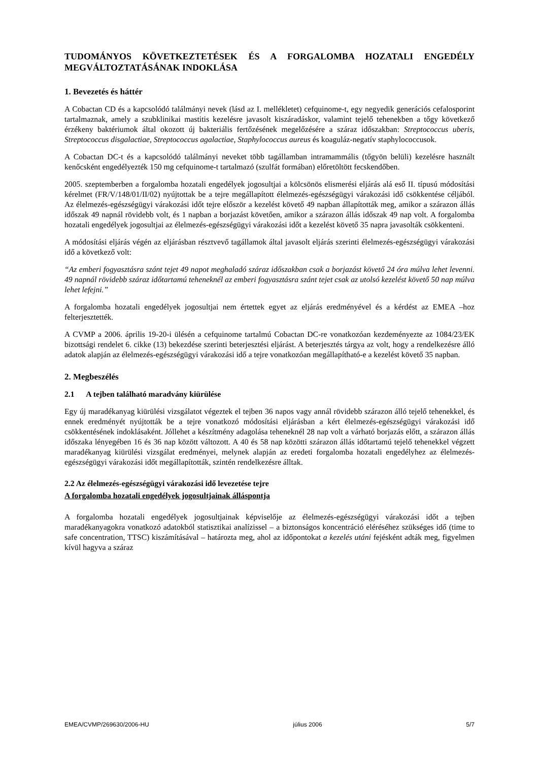TUDOMÁNYOS KÖVETKEZTETÉSEK ÉS A FORGALOMBA HOZATALI ENGEDÉLY MEGVÁLTOZTATÁSÁNAK INDOKLÁSA
1. Bevezetés és háttér
A Cobactan CD és a kapcsolódó találmányi nevek (lásd az I. mellékletet) cefquinome-t, egy negyedik generációs cefalosporint tartalmaznak, amely a szubklinikai mastitis kezelésre javasolt kiszáradáskor, valamint tejelő tehenekben a tőgy következő érzékeny baktériumok által okozott új bakteriális fertőzésének megelőzésére a száraz időszakban: Streptococcus uberis, Streptococcus disgalactiae, Streptococcus agalactiae, Staphylococcus aureus és koaguláz-negatív staphylococcusok.
A Cobactan DC-t és a kapcsolódó találmányi neveket több tagállamban intramammális (tőgyön belüli) kezelésre használt kenőcsként engedélyezték 150 mg cefquinome-t tartalmazó (szulfát formában) előretöltött fecskendőben.
2005. szeptemberben a forgalomba hozatali engedélyek jogosultjai a kölcsönös elismerési eljárás alá eső II. típusú módosítási kérelmet (FR/V/148/01/II/02) nyújtottak be a tejre megállapított élelmezés-egészségügyi várakozási idő csökkentése céljából. Az élelmezés-egészségügyi várakozási időt tejre először a kezelést követő 49 napban állapították meg, amikor a szárazon állás időszak 49 napnál rövidebb volt, és 1 napban a borjazást követően, amikor a szárazon állás időszak 49 nap volt. A forgalomba hozatali engedélyek jogosultjai az élelmezés-egészségügyi várakozási időt a kezelést követő 35 napra javasolták csökkenteni.
A módosítási eljárás végén az eljárásban résztvevő tagállamok által javasolt eljárás szerinti élelmezés-egészségügyi várakozási idő a következő volt:
“Az emberi fogyasztásra szánt tejet 49 napot meghaladó száraz időszakban csak a borjazást követő 24 óra múlva lehet levenni. 49 napnál rövidebb száraz időtartamú teheneknél az emberi fogyasztásra szánt tejet csak az utolsó kezelést követő 50 nap múlva lehet lefejni.”
A forgalomba hozatali engedélyek jogosultjai nem értettek egyet az eljárás eredményével és a kérdést az EMEA –hoz felterjesztették.
A CVMP a 2006. április 19-20-i ülésén a cefquinome tartalmú Cobactan DC-re vonatkozóan kezdeményezte az 1084/23/EK bizottsági rendelet 6. cikke (13) bekezdése szerinti beterjesztési eljárást. A beterjesztés tárgya az volt, hogy a rendelkezésre álló adatok alapján az élelmezés-egészségügyi várakozási idő a tejre vonatkozóan megállapítható-e a kezelést követő 35 napban.
2. Megbeszélés
2.1 A tejben található maradvány kiürülése
Egy új maradékanyag kiürülési vizsgálatot végeztek el tejben 36 napos vagy annál rövidebb szárazon álló tejelő tehenekkel, és ennek eredményét nyújtották be a tejre vonatkozó módosítási eljárásban a kért élelmezés-egészségügyi várakozási idő csökkentésének indoklásaként. Jóllehet a készítmény adagolása teheneknél 28 nap volt a várható borjazás előtt, a szárazon állás időszaka lényegében 16 és 36 nap között változott. A 40 és 58 nap közötti szárazon állás időtartamú tejelő tehenekkel végzett maradékanyag kiürülési vizsgálat eredményei, melynek alapján az eredeti forgalomba hozatali engedélyhez az élelmezés-egészségügyi várakozási időt megállapították, szintén rendelkezésre álltak.
2.2 Az élelmezés-egészségügyi várakozási idő levezetése tejre
A forgalomba hozatali engedélyek jogosultjainak álláspontja
A forgalomba hozatali engedélyek jogosultjainak képviselője az élelmezés-egészségügyi várakozási időt a tejben maradékanyagokra vonatkozó adatokból statisztikai analízissel – a biztonságos koncentráció eléréséhez szükséges idő (time to safe concentration, TTSC) kiszámításával – határozta meg, ahol az időpontokat a kezelés utáni fejésként adták meg, figyelmen kívül hagyva a száraz
EMEA/CVMP/269630/2006-HU július 2006 5/7